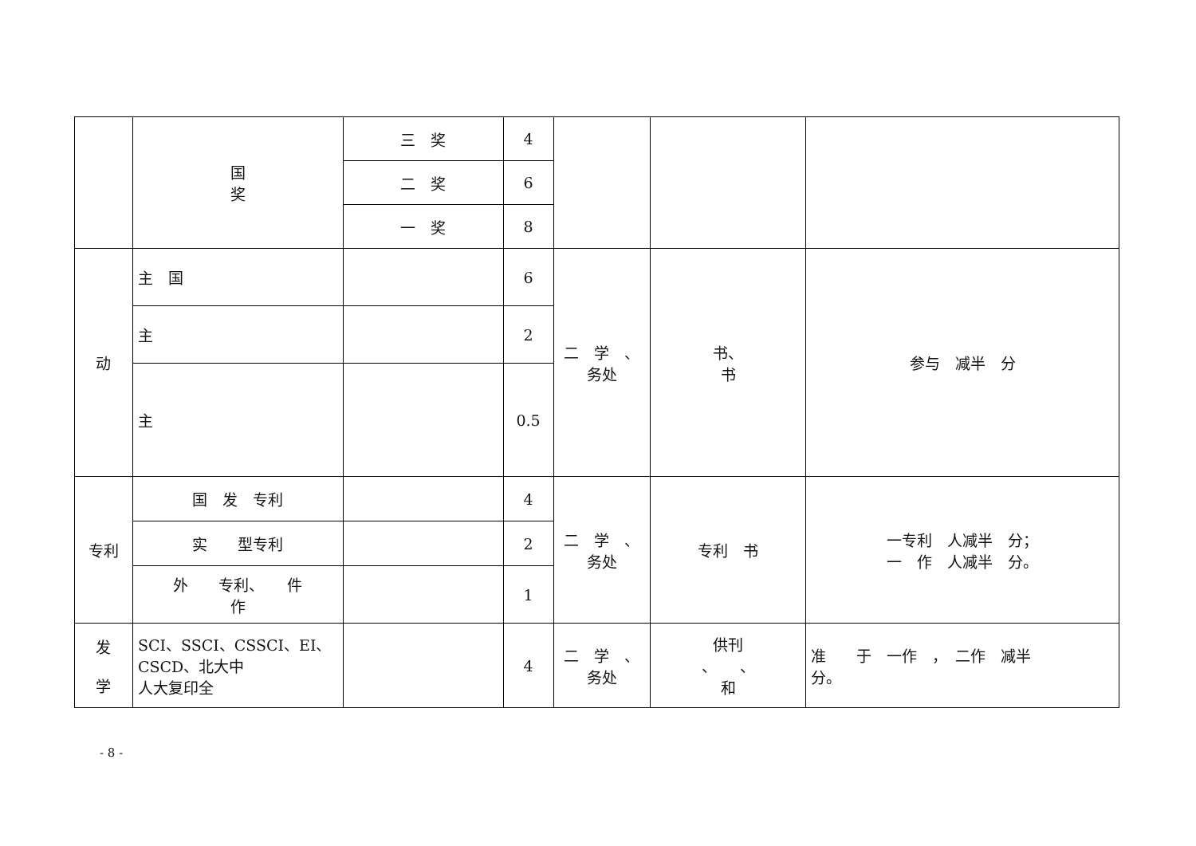| | 国 奖 | 三 奖 | 4 | | | |
| | | 二 奖 | 6 | | | |
| | | 一 奖 | 8 | | | |
| 动 | 主 国 | | 6 | 二 学 、 务处 | 书、 书 | 参与 减半 分 |
| | 主 | | 2 | | | |
| | 主 | | 0.5 | | | |
| 专利 | 国 发 专利 | | 4 | 二 学 、 务处 | 专利 书 | 一专利 人减半 分； 一 作 人减半 分。 |
| | 实 型专利 | | 2 | | | |
| | 外 专利、 件 作 | | 1 | | | |
| 发 学 | SCI、SSCI、CSSCI、EI、CSCD、北大中 人大复印全 | | 4 | 二 学 、 务处 | 供刊 、 、 和 | 准 于 一作 ， 二作 减半 分。 |
- 8 -